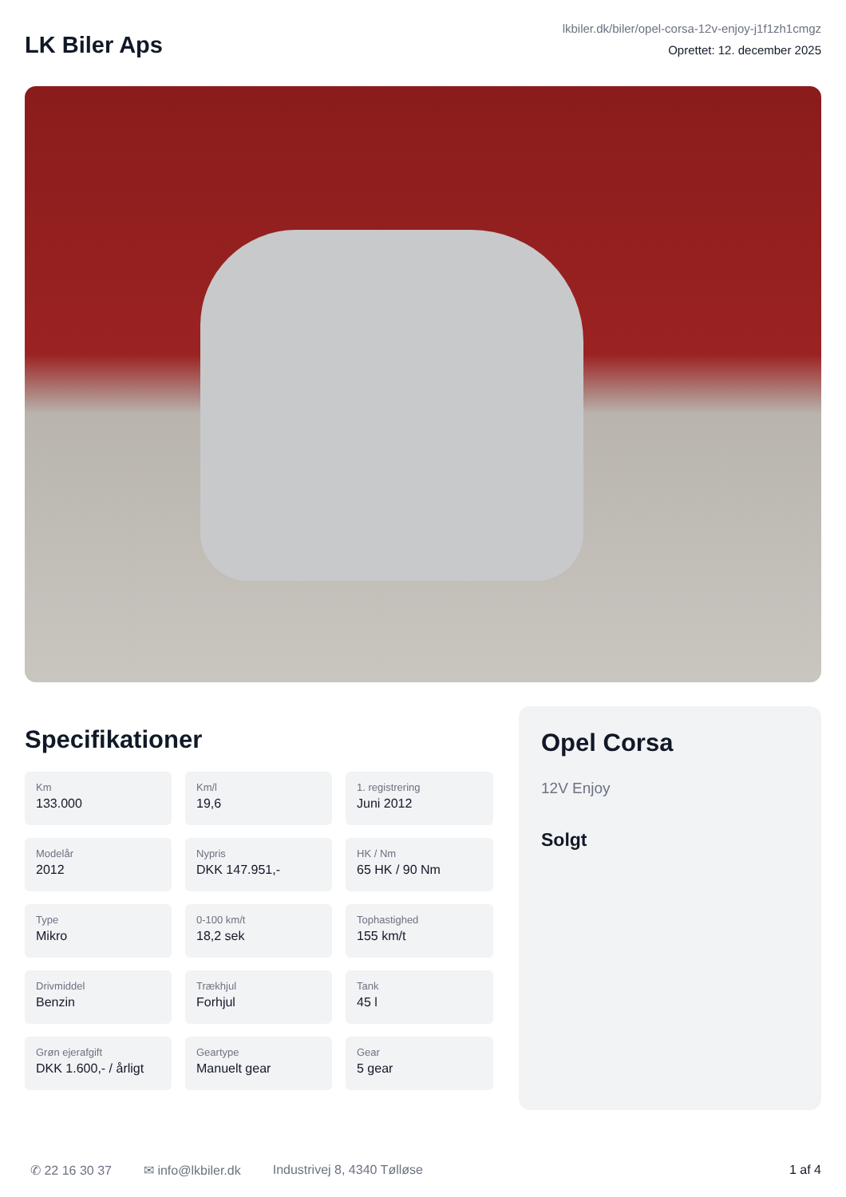LK Biler Aps
lkbiler.dk/biler/opel-corsa-12v-enjoy-j1f1zh1cmgz
Oprettet: 12. december 2025
Specifikationer
Km
133.000
Km/l
19,6
1. registrering
Juni 2012
Modelår
2012
Nypris
DKK 147.951,-
HK / Nm
65 HK / 90 Nm
Type
Mikro
0-100 km/t
18,2 sek
Tophastighed
155 km/t
Drivmiddel
Benzin
Trækhjul
Forhjul
Tank
45 l
Grøn ejerafgift
DKK 1.600,- / årligt
Geartype
Manuelt gear
Gear
5 gear
Opel Corsa
12V Enjoy
Solgt
✆ 22 16 30 37 ✉ info@lkbiler.dk Industrivej 8, 4340 Tølløse 1 af 4